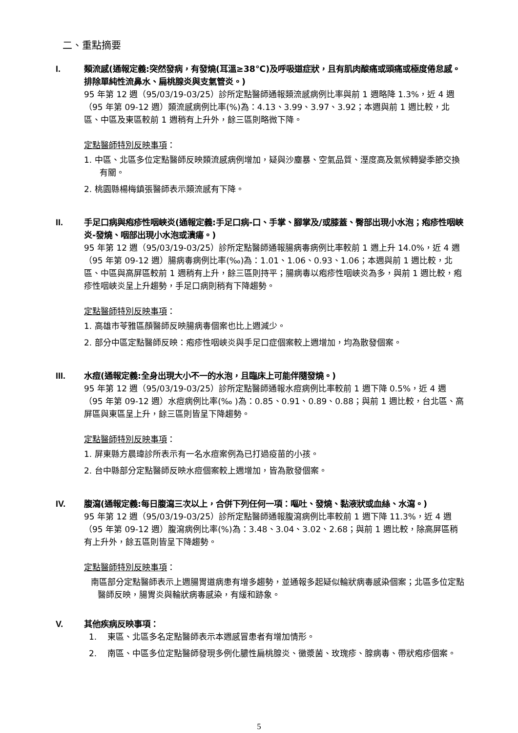二、重點摘要
I. 類流感(通報定義:突然發病，有發燒(耳溫≥38℃)及呼吸道症狀，且有肌肉酸痛或頭痛或極度倦怠感。排除單純性流鼻水、扁桃腺炎與支氣管炎。)
95 年第 12 週（95/03/19-03/25）診所定點醫師通報類流感病例比率與前 1 週略降 1.3%，近 4 週（95 年第 09-12 週）類流感病例比率(%)為：4.13、3.99、3.97、3.92；本週與前 1 週比較，北區、中區及東區較前 1 週稍有上升外，餘三區則略微下降。
定點醫師特別反映事項：
1. 中區、北區多位定點醫師反映類流感病例增加，疑與沙塵暴、空氣品質、溼度高及氣候轉變季節交換有關。
2. 桃園縣楊梅鎮張醫師表示類流感有下降。
II. 手足口病與疱疹性咽峽炎(通報定義:手足口病-口、手掌、腳掌及/或膝蓋、臀部出現小水泡；疱疹性咽峽炎-發燒、咽部出現小水泡或潰瘍。)
95 年第 12 週（95/03/19-03/25）診所定點醫師通報腸病毒病例比率較前 1 週上升 14.0%，近 4 週（95 年第 09-12 週）腸病毒病例比率(‰)為：1.01、1.06、0.93、1.06；本週與前 1 週比較，北區、中區與高屏區較前 1 週稍有上升，餘三區則持平；腸病毒以疱疹性咽峽炎為多，與前 1 週比較，疱疹性咽峽炎呈上升趨勢，手足口病則稍有下降趨勢。
定點醫師特別反映事項：
1. 高雄市苓雅區顏醫師反映腸病毒個案也比上週減少。
2. 部分中區定點醫師反映：疱疹性咽峽炎與手足口症個案較上週增加，均為散發個案。
III. 水痘(通報定義:全身出現大小不一的水泡，且臨床上可能伴隨發燒。)
95 年第 12 週（95/03/19-03/25）診所定點醫師通報水痘病例比率較前 1 週下降 0.5%，近 4 週（95 年第 09-12 週）水痘病例比率(‰ )為：0.85、0.91、0.89、0.88；與前 1 週比較，台北區、高屏區與東區呈上升，餘三區則皆呈下降趨勢。
定點醫師特別反映事項：
1. 屏東縣方晨瑋診所表示有一名水痘案例為已打過疫苗的小孩。
2. 台中縣部分定點醫師反映水痘個案較上週增加，皆為散發個案。
IV. 腹瀉(通報定義:每日腹瀉三次以上，合併下列任何一項：嘔吐、發燒、黏液狀或血絲、水瀉。)
95 年第 12 週（95/03/19-03/25）診所定點醫師通報腹瀉病例比率較前 1 週下降 11.3%，近 4 週（95 年第 09-12 週）腹瀉病例比率(%)為：3.48、3.04、3.02、2.68；與前 1 週比較，除高屏區稍有上升外，餘五區則皆呈下降趨勢。
定點醫師特別反映事項：
南區部分定點醫師表示上週腸胃道病患有增多趨勢，並通報多起疑似輪狀病毒感染個案；北區多位定點醫師反映，腸胃炎與輪狀病毒感染，有緩和跡象。
V. 其他疾病反映事項：
1. 東區、北區多名定點醫師表示本週感冒患者有增加情形。
2. 南區、中區多位定點醫師發現多例化膿性扁桃腺炎、黴漿菌、玫瑰疹、腺病毒、帶狀疱疹個案。
5